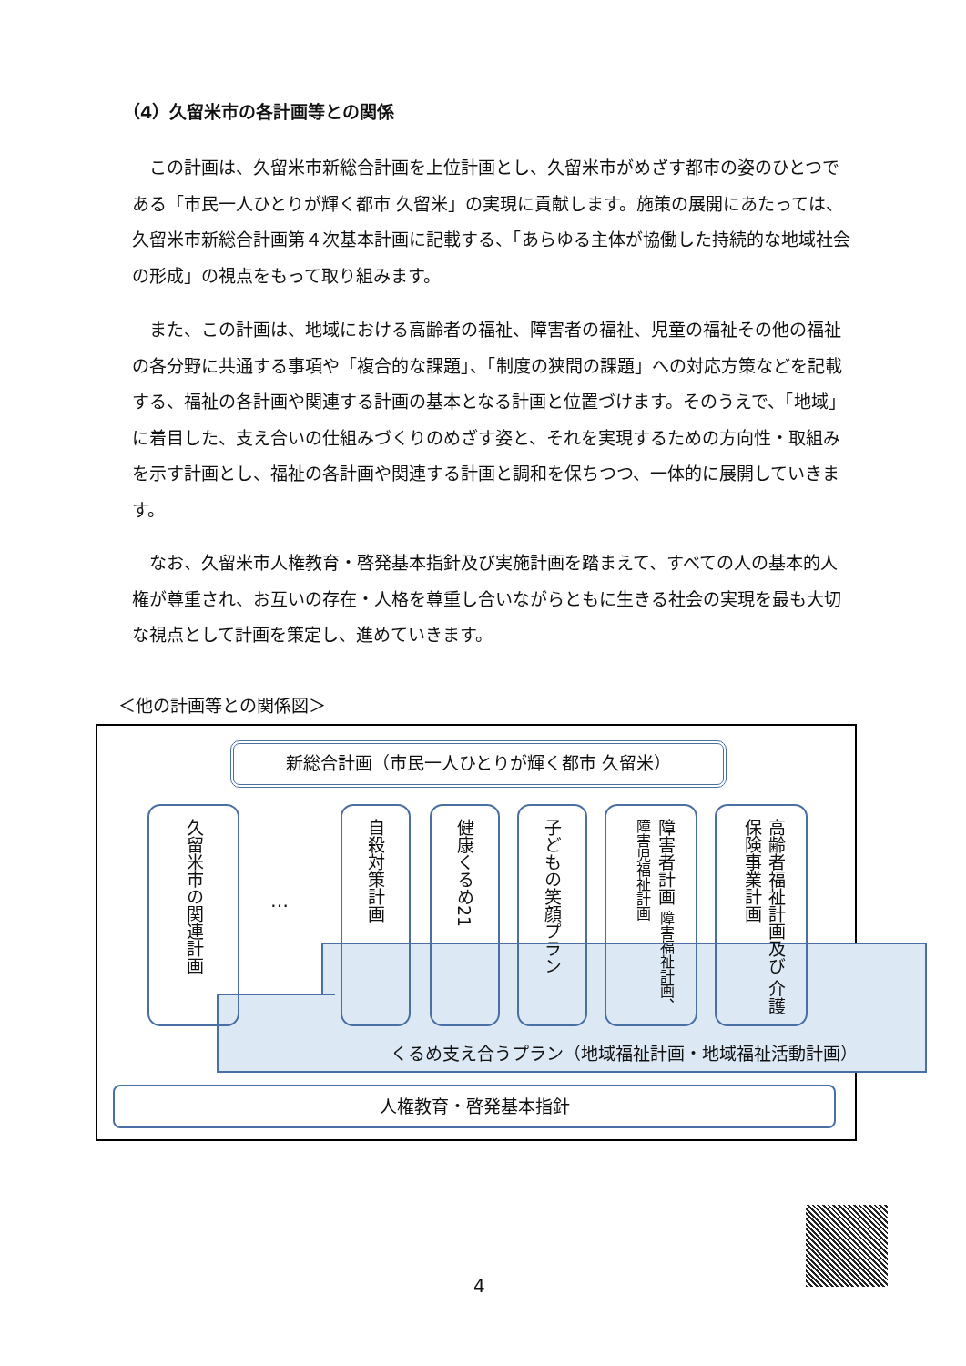（4）久留米市の各計画等との関係
　この計画は、久留米市新総合計画を上位計画とし、久留米市がめざす都市の姿のひとつである「市民一人ひとりが輝く都市 久留米」の実現に貢献します。施策の展開にあたっては、久留米市新総合計画第４次基本計画に記載する、「あらゆる主体が協働した持続的な地域社会の形成」の視点をもって取り組みます。
　また、この計画は、地域における高齢者の福祉、障害者の福祉、児童の福祉その他の福祉の各分野に共通する事項や「複合的な課題」、「制度の狭間の課題」への対応方策などを記載する、福祉の各計画や関連する計画の基本となる計画と位置づけます。そのうえで、「地域」に着目した、支え合いの仕組みづくりのめざす姿と、それを実現するための方向性・取組みを示す計画とし、福祉の各計画や関連する計画と調和を保ちつつ、一体的に展開していきます。
　なお、久留米市人権教育・啓発基本指針及び実施計画を踏まえて、すべての人の基本的人権が尊重され、お互いの存在・人格を尊重し合いながらともに生きる社会の実現を最も大切な視点として計画を策定し、進めていきます。
＜他の計画等との関係図＞
新総合計画（市民一人ひとりが輝く都市 久留米）
久留米市の関連計画
…
自殺対策計画
健康くるめ21
子どもの笑顔プラン
障害者計画 障害福祉計画、障害児福祉計画
高齢者福祉計画及び 介護保険事業計画
くるめ支え合うプラン（地域福祉計画・地域福祉活動計画）
人権教育・啓発基本指針
4